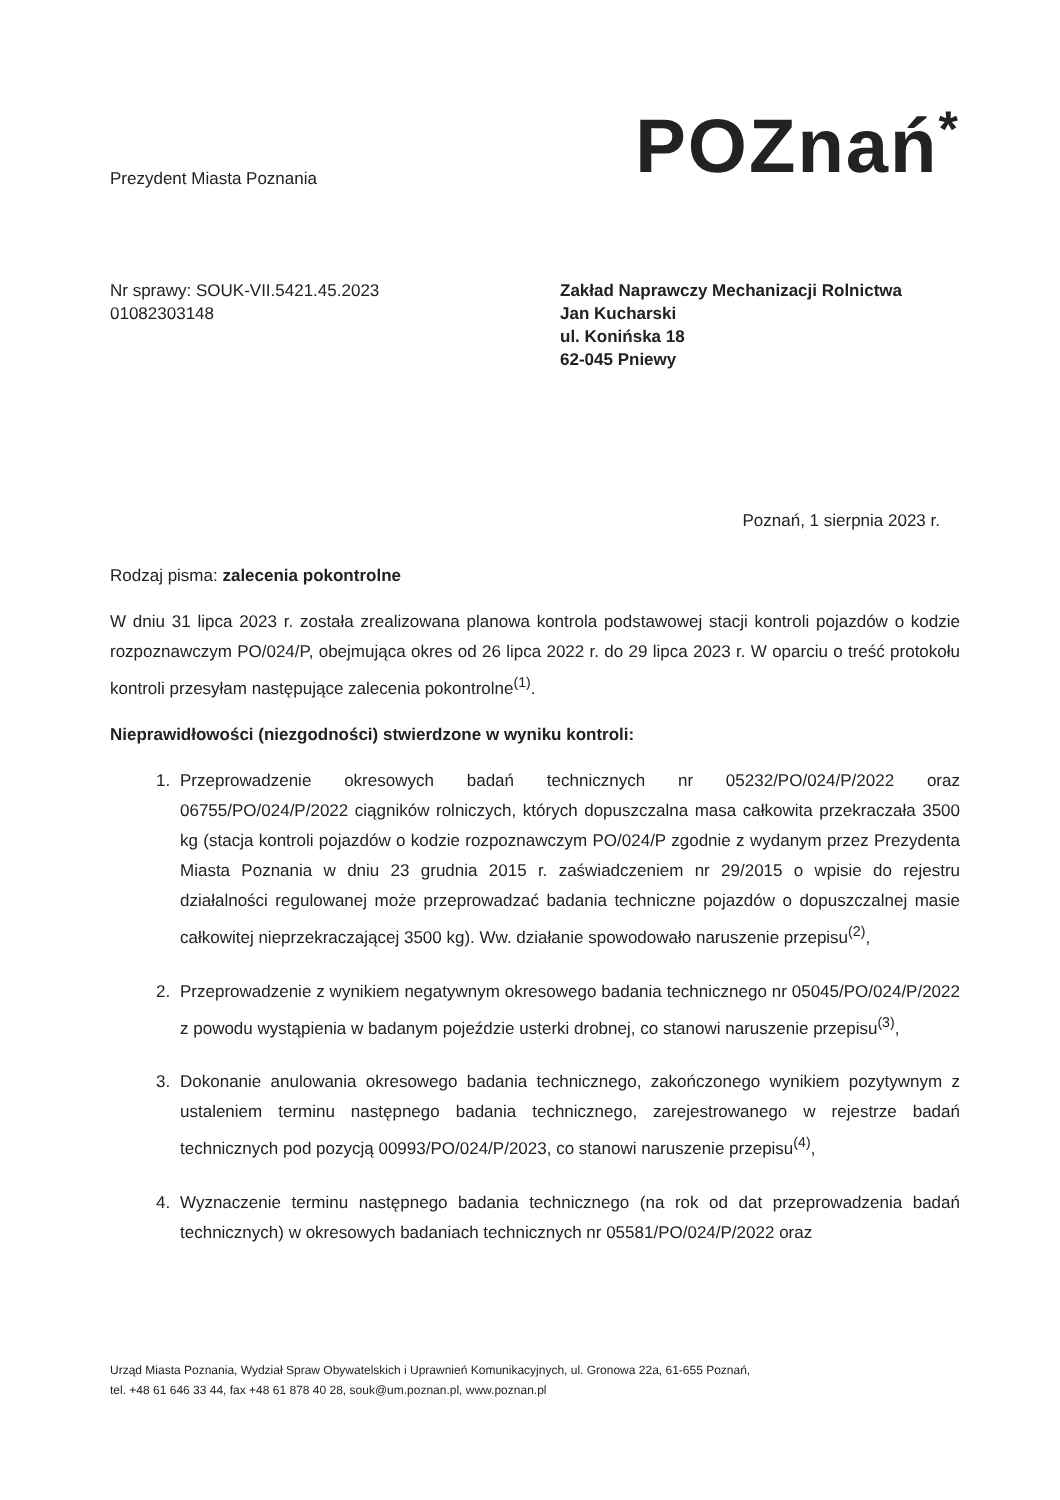Prezydent Miasta Poznania
POZnań<sup>*</sup>
Nr sprawy: SOUK-VII.5421.45.2023
01082303148
Zakład Naprawczy Mechanizacji Rolnictwa
Jan Kucharski
ul. Konińska 18
62-045 Pniewy
Poznań, 1 sierpnia 2023 r.
Rodzaj pisma: zalecenia pokontrolne
W dniu 31 lipca 2023 r. została zrealizowana planowa kontrola podstawowej stacji kontroli pojazdów o kodzie rozpoznawczym PO/024/P, obejmująca okres od 26 lipca 2022 r. do 29 lipca 2023 r. W oparciu o treść protokołu kontroli przesyłam następujące zalecenia pokontrolne<sup>(1)</sup>.
Nieprawidłowości (niezgodności) stwierdzone w wyniku kontroli:
1. Przeprowadzenie okresowych badań technicznych nr 05232/PO/024/P/2022 oraz 06755/PO/024/P/2022 ciągników rolniczych, których dopuszczalna masa całkowita przekraczała 3500 kg (stacja kontroli pojazdów o kodzie rozpoznawczym PO/024/P zgodnie z wydanym przez Prezydenta Miasta Poznania w dniu 23 grudnia 2015 r. zaświadczeniem nr 29/2015 o wpisie do rejestru działalności regulowanej może przeprowadzać badania techniczne pojazdów o dopuszczalnej masie całkowitej nieprzekraczającej 3500 kg). Ww. działanie spowodowało naruszenie przepisu<sup>(2)</sup>,
2. Przeprowadzenie z wynikiem negatywnym okresowego badania technicznego nr 05045/PO/024/P/2022 z powodu wystąpienia w badanym pojeździe usterki drobnej, co stanowi naruszenie przepisu<sup>(3)</sup>,
3. Dokonanie anulowania okresowego badania technicznego, zakończonego wynikiem pozytywnym z ustaleniem terminu następnego badania technicznego, zarejestrowanego w rejestrze badań technicznych pod pozycją 00993/PO/024/P/2023, co stanowi naruszenie przepisu<sup>(4)</sup>,
4. Wyznaczenie terminu następnego badania technicznego (na rok od dat przeprowadzenia badań technicznych) w okresowych badaniach technicznych nr 05581/PO/024/P/2022 oraz
Urząd Miasta Poznania, Wydział Spraw Obywatelskich i Uprawnień Komunikacyjnych, ul. Gronowa 22a, 61-655 Poznań,
tel. +48 61 646 33 44, fax +48 61 878 40 28, souk@um.poznan.pl, www.poznan.pl